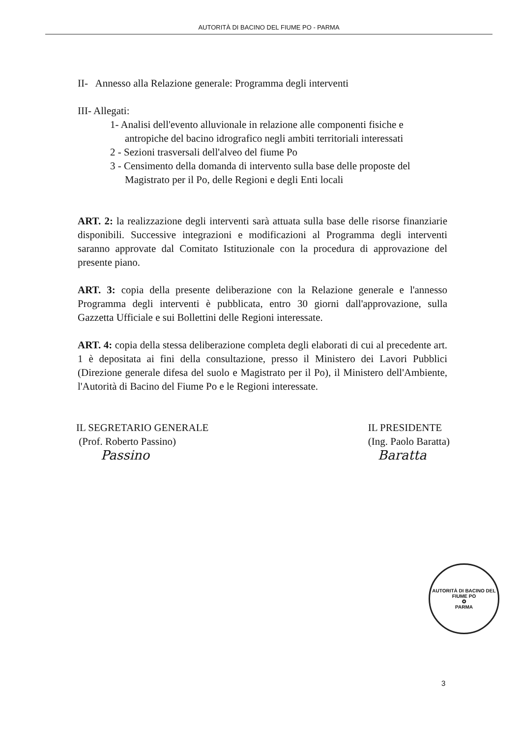AUTORITÀ DI BACINO DEL FIUME PO - PARMA
II- Annesso alla Relazione generale: Programma degli interventi
III- Allegati:
1- Analisi dell'evento alluvionale in relazione alle componenti fisiche e
antropiche del bacino idrografico negli ambiti territoriali interessati
2 - Sezioni trasversali dell'alveo del fiume Po
3 - Censimento della domanda di intervento sulla base delle proposte del
Magistrato per il Po, delle Regioni e degli Enti locali
ART. 2: la realizzazione degli interventi sarà attuata sulla base delle risorse finanziarie disponibili. Successive integrazioni e modificazioni al Programma degli interventi saranno approvate dal Comitato Istituzionale con la procedura di approvazione del presente piano.
ART. 3: copia della presente deliberazione con la Relazione generale e l'annesso Programma degli interventi è pubblicata, entro 30 giorni dall'approvazione, sulla Gazzetta Ufficiale e sui Bollettini delle Regioni interessate.
ART. 4: copia della stessa deliberazione completa degli elaborati di cui al precedente art. 1 è depositata ai fini della consultazione, presso il Ministero dei Lavori Pubblici (Direzione generale difesa del suolo e Magistrato per il Po), il Ministero dell'Ambiente, l'Autorità di Bacino del Fiume Po e le Regioni interessate.
IL SEGRETARIO GENERALE
(Prof. Roberto Passino)
Passino
IL PRESIDENTE
(Ing. Paolo Baratta)
Baratta
AUTORITÀ DI BACINO DEL FIUME PO
✪
PARMA
3